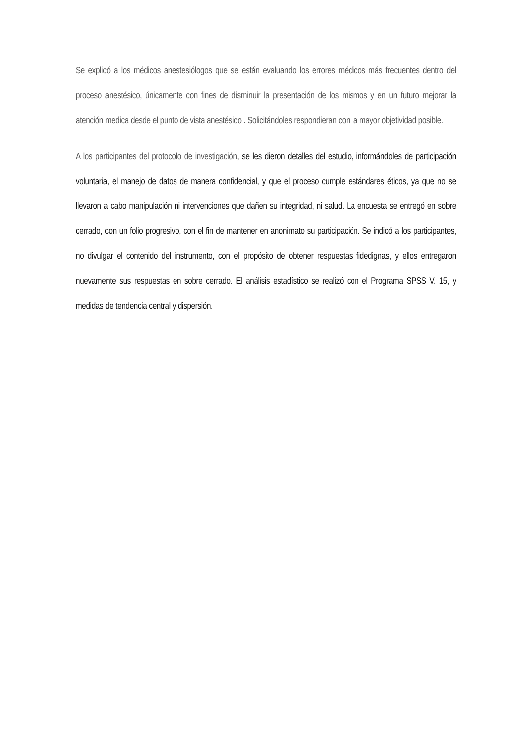Se explicó a los médicos anestesiólogos que se están evaluando los errores médicos más frecuentes dentro del proceso anestésico, únicamente con fines de disminuir la presentación de los mismos y en un futuro mejorar la atención medica desde el punto de vista anestésico . Solicitándoles respondieran con la mayor objetividad posible.
A los participantes del protocolo de investigación, se les dieron detalles del estudio, informándoles de participación voluntaria, el manejo de datos de manera confidencial, y que el proceso cumple estándares éticos, ya que no se llevaron a cabo manipulación ni intervenciones que dañen su integridad, ni salud. La encuesta se entregó en sobre cerrado, con un folio progresivo, con el fin de mantener en anonimato su participación. Se indicó a los participantes, no divulgar el contenido del instrumento, con el propósito de obtener respuestas fidedignas, y ellos entregaron nuevamente sus respuestas en sobre cerrado. El análisis estadístico se realizó con el Programa SPSS V. 15, y medidas de tendencia central y dispersión.